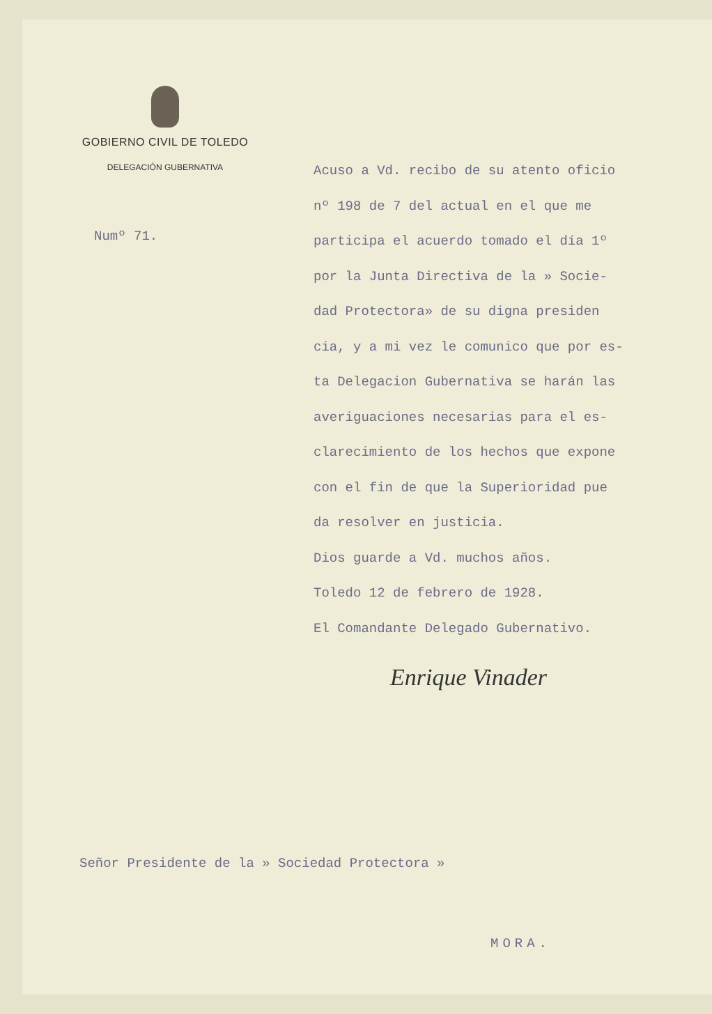GOBIERNO CIVIL DE TOLEDO
DELEGACIÓN GUBERNATIVA
Numº 71.
Acuso a Vd. recibo de su atento oficio
nº 198 de 7 del actual en el que me
participa el acuerdo tomado el día 1º
por la Junta Directiva de la » Socie-
dad Protectora» de su digna presiden
cia, y a mi vez le comunico que por es-
ta Delegacion Gubernativa se harán las
averiguaciones necesarias para el es-
clarecimiento de los hechos que expone
con el fin de que la Superioridad pue
da resolver en justicia.
Dios guarde a Vd. muchos años.
Toledo 12 de febrero de 1928.
El Comandante Delegado Gubernativo.
Enrique Vinader
Señor Presidente de la » Sociedad Protectora »
MORA.